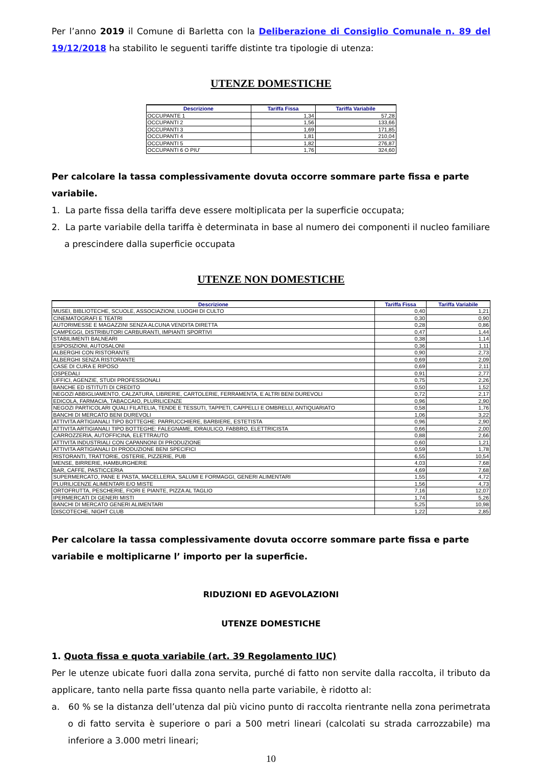Per l’anno 2019 il Comune di Barletta con la Deliberazione di Consiglio Comunale n. 89 del 19/12/2018 ha stabilito le seguenti tariffe distinte tra tipologie di utenza:
UTENZE DOMESTICHE
| Descrizione | Tariffa Fissa | Tariffa Variabile |
| --- | --- | --- |
| OCCUPANTE 1 | 1,34 | 57,28 |
| OCCUPANTI 2 | 1,56 | 133,66 |
| OCCUPANTI 3 | 1,69 | 171,85 |
| OCCUPANTI 4 | 1,81 | 210,04 |
| OCCUPANTI 5 | 1,82 | 276,87 |
| OCCUPANTI 6 O PIU' | 1,76 | 324,60 |
Per calcolare la tassa complessivamente dovuta occorre sommare parte fissa e parte variabile.
1. La parte fissa della tariffa deve essere moltiplicata per la superficie occupata;
2. La parte variabile della tariffa è determinata in base al numero dei componenti il nucleo familiare a prescindere dalla superficie occupata
UTENZE NON DOMESTICHE
| Descrizione | Tariffa Fissa | Tariffa Variabile |
| --- | --- | --- |
| MUSEI, BIBLIOTECHE, SCUOLE, ASSOCIAZIONI, LUOGHI DI CULTO | 0,40 | 1,21 |
| CINEMATOGRAFI E TEATRI | 0,30 | 0,90 |
| AUTORIMESSE E MAGAZZINI SENZA ALCUNA VENDITA DIRETTA | 0,28 | 0,86 |
| CAMPEGGI, DISTRIBUTORI CARBURANTI, IMPIANTI SPORTIVI | 0,47 | 1,44 |
| STABILIMENTI BALNEARI | 0,38 | 1,14 |
| ESPOSIZIONI, AUTOSALONI | 0,36 | 1,11 |
| ALBERGHI CON RISTORANTE | 0,90 | 2,73 |
| ALBERGHI SENZA RISTORANTE | 0,69 | 2,09 |
| CASE DI CURA E RIPOSO | 0,69 | 2,11 |
| OSPEDALI | 0,91 | 2,77 |
| UFFICI, AGENZIE, STUDI PROFESSIONALI | 0,75 | 2,26 |
| BANCHE ED ISTITUTI DI CREDITO | 0,50 | 1,52 |
| NEGOZI ABBIGLIAMENTO, CALZATURA, LIBRERIE, CARTOLERIE, FERRAMENTA, E ALTRI BENI DUREVOLI | 0,72 | 2,17 |
| EDICOLA, FARMACIA, TABACCAIO, PLURILICENZE | 0,96 | 2,90 |
| NEGOZI PARTICOLARI QUALI FILATELIA, TENDE E TESSUTI, TAPPETI, CAPPELLI E OMBRELLI, ANTIQUARIATO | 0,58 | 1,76 |
| BANCHI DI MERCATO BENI DUREVOLI | 1,06 | 3,22 |
| ATTIVITA ARTIGIANALI TIPO BOTTEGHE: PARRUCCHIERE, BARBIERE, ESTETISTA | 0,96 | 2,90 |
| ATTIVITA ARTIGIANALI TIPO BOTTEGHE: FALEGNAME, IDRAULICO, FABBRO, ELETTRICISTA | 0,66 | 2,00 |
| CARROZZERIA, AUTOFFICINA, ELETTRAUTO | 0,88 | 2,66 |
| ATTIVITA INDUSTRIALI CON CAPANNONI DI PRODUZIONE | 0,60 | 1,21 |
| ATTIVITA ARTIGIANALI DI PRODUZIONE BENI SPECIFICI | 0,59 | 1,78 |
| RISTORANTI, TRATTORIE, OSTERIE, PIZZERIE, PUB | 6,55 | 10,54 |
| MENSE, BIRRERIE, HAMBURGHERIE | 4,03 | 7,68 |
| BAR, CAFFE, PASTICCERIA | 4,69 | 7,68 |
| SUPERMERCATO, PANE E PASTA, MACELLERIA, SALUMI E FORMAGGI, GENERI ALIMENTARI | 1,55 | 4,72 |
| PLURILICENZE ALIMENTARI E/O MISTE | 1,56 | 4,73 |
| ORTOFRUTTA, PESCHERIE, FIORI E PIANTE, PIZZA AL TAGLIO | 7,16 | 12,07 |
| IPERMERCATI DI GENERI MISTI | 1,74 | 5,26 |
| BANCHI DI MERCATO GENERI ALIMENTARI | 5,25 | 10,98 |
| DISCOTECHE, NIGHT CLUB | 1,22 | 2,85 |
Per calcolare la tassa complessivamente dovuta occorre sommare parte fissa e parte variabile e moltiplicarne l’ importo per la superficie.
RIDUZIONI ED AGEVOLAZIONI
UTENZE DOMESTICHE
1. Quota fissa e quota variabile (art. 39 Regolamento IUC)
Per le utenze ubicate fuori dalla zona servita, purché di fatto non servite dalla raccolta, il tributo da applicare, tanto nella parte fissa quanto nella parte variabile, è ridotto al:
a. 60 % se la distanza dell’utenza dal più vicino punto di raccolta rientrante nella zona perimetrata o di fatto servita è superiore o pari a 500 metri lineari (calcolati su strada carrozzabile) ma inferiore a 3.000 metri lineari;
10